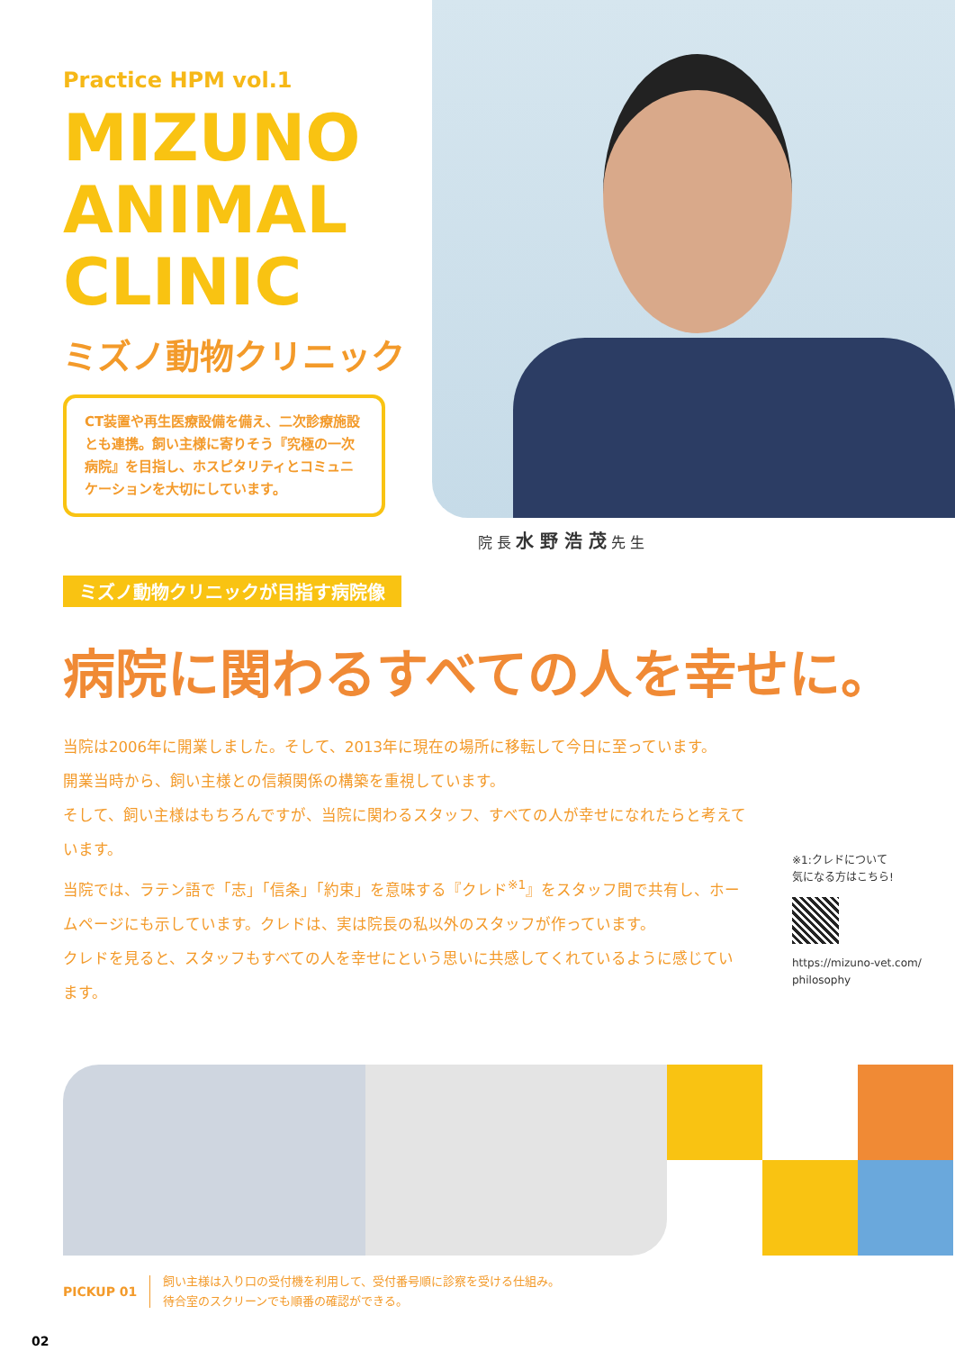Practice HPM vol.1
MIZUNO
ANIMAL
CLINIC
ミズノ動物クリニック
CT装置や再生医療設備を備え、二次診療施設とも連携。飼い主様に寄りそう『究極の一次病院』を目指し、ホスピタリティとコミュニケーションを大切にしています。
院 長 水 野 浩 茂 先 生
ミズノ動物クリニックが目指す病院像
病院に関わるすべての人を幸せに。
当院は2006年に開業しました。そして、2013年に現在の場所に移転して今日に至っています。
開業当時から、飼い主様との信頼関係の構築を重視しています。
そして、飼い主様はもちろんですが、当院に関わるスタッフ、すべての人が幸せになれたらと考えています。
当院では、ラテン語で「志」「信条」「約束」を意味する『クレド<sup>※1</sup>』をスタッフ間で共有し、ホームページにも示しています。クレドは、実は院長の私以外のスタッフが作っています。
クレドを見ると、スタッフもすべての人を幸せにという思いに共感してくれているように感じています。
※1:クレドについて
気になる方はこちら!
https://mizuno-vet.com/
philosophy
PICKUP 01
飼い主様は入り口の受付機を利用して、受付番号順に診察を受ける仕組み。
待合室のスクリーンでも順番の確認ができる。
02